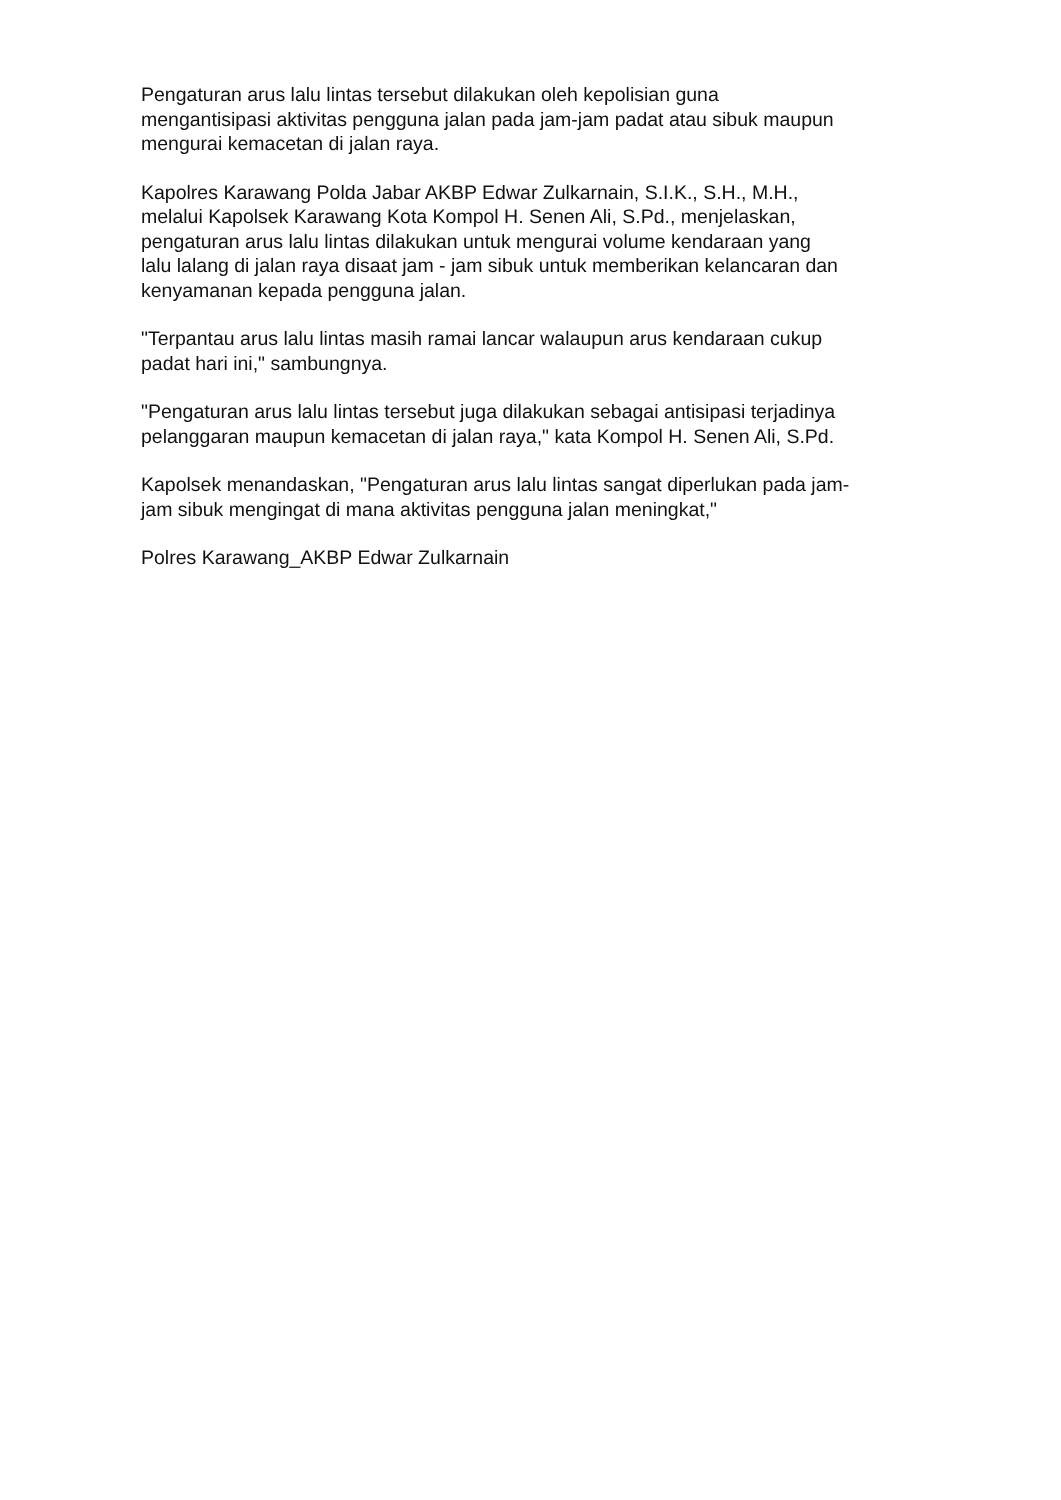Pengaturan arus lalu lintas tersebut dilakukan oleh kepolisian guna
mengantisipasi aktivitas pengguna jalan pada jam-jam padat atau sibuk maupun
mengurai kemacetan di jalan raya.
Kapolres Karawang Polda Jabar AKBP Edwar Zulkarnain, S.I.K., S.H., M.H.,
melalui Kapolsek Karawang Kota Kompol H. Senen Ali, S.Pd., menjelaskan,
pengaturan arus lalu lintas dilakukan untuk mengurai volume kendaraan yang
lalu lalang di jalan raya disaat jam - jam sibuk untuk memberikan kelancaran dan
kenyamanan kepada pengguna jalan.
"Terpantau arus lalu lintas masih ramai lancar walaupun arus kendaraan cukup
padat hari ini," sambungnya.
"Pengaturan arus lalu lintas tersebut juga dilakukan sebagai antisipasi terjadinya
pelanggaran maupun kemacetan di jalan raya," kata Kompol H. Senen Ali, S.Pd.
Kapolsek menandaskan, "Pengaturan arus lalu lintas sangat diperlukan pada jam-
jam sibuk mengingat di mana aktivitas pengguna jalan meningkat,"
Polres Karawang_AKBP Edwar Zulkarnain